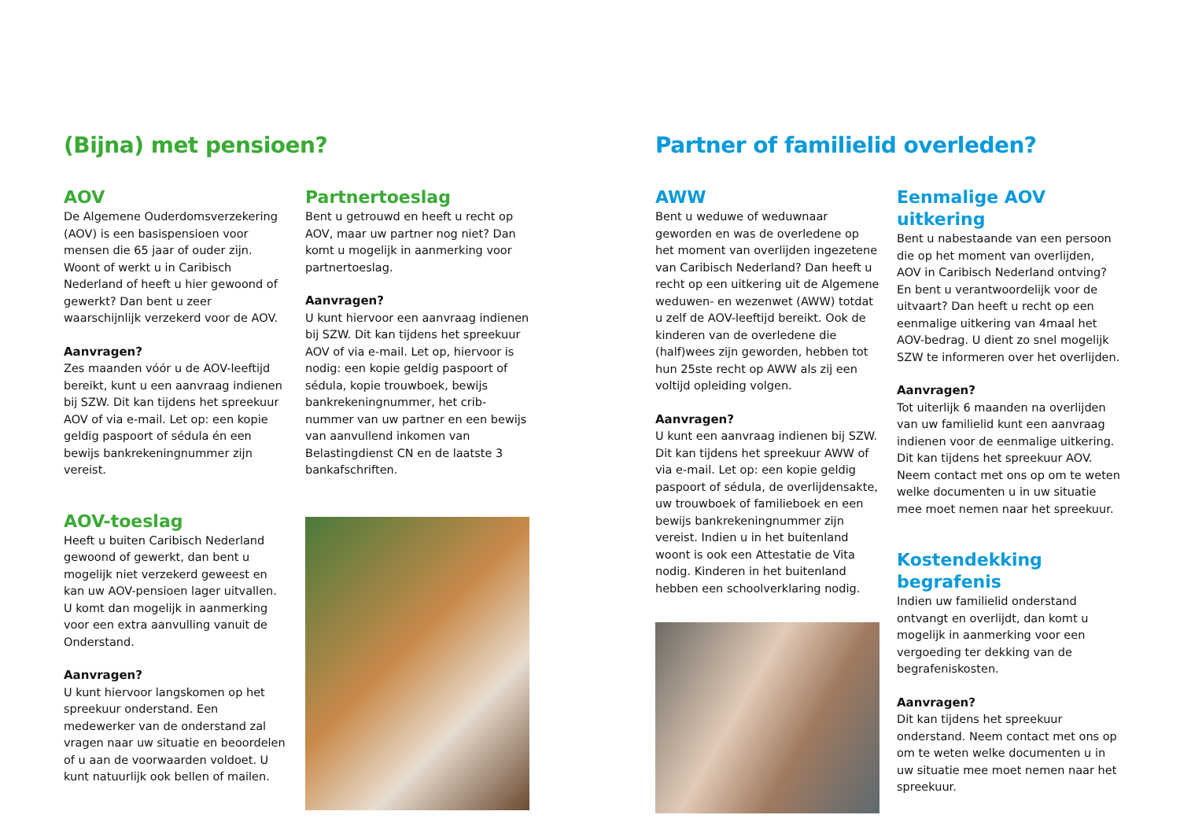(Bijna) met pensioen?
AOV
De Algemene Ouderdomsverzekering (AOV) is een basispensioen voor mensen die 65 jaar of ouder zijn.
Woont of werkt u in Caribisch Nederland of heeft u hier gewoond of gewerkt? Dan bent u zeer waarschijnlijk verzekerd voor de AOV.
Aanvragen?
Zes maanden vóór u de AOV-leeftijd bereikt, kunt u een aanvraag indienen bij SZW. Dit kan tijdens het spreekuur AOV of via e-mail. Let op: een kopie geldig paspoort of sédula én een bewijs bankrekeningnummer zijn vereist.
AOV-toeslag
Heeft u buiten Caribisch Nederland gewoond of gewerkt, dan bent u mogelijk niet verzekerd geweest en kan uw AOV-pensioen lager uitvallen. U komt dan mogelijk in aanmerking voor een extra aanvulling vanuit de Onderstand.
Aanvragen?
U kunt hiervoor langskomen op het spreekuur onderstand. Een medewerker van de onderstand zal vragen naar uw situatie en beoordelen of u aan de voorwaarden voldoet. U kunt natuurlijk ook bellen of mailen.
Partnertoeslag
Bent u getrouwd en heeft u recht op AOV, maar uw partner nog niet? Dan komt u mogelijk in aanmerking voor partnertoeslag.
Aanvragen?
U kunt hiervoor een aanvraag indienen bij SZW. Dit kan tijdens het spreekuur AOV of via e-mail. Let op, hiervoor is nodig: een kopie geldig paspoort of sédula, kopie trouwboek, bewijs bankrekeningnummer, het crib-nummer van uw partner en een bewijs van aanvullend inkomen van Belastingdienst CN en de laatste 3 bankafschriften.
Partner of familielid overleden?
AWW
Bent u weduwe of weduwnaar geworden en was de overledene op het moment van overlijden ingezetene van Caribisch Nederland? Dan heeft u recht op een uitkering uit de Algemene weduwen- en wezenwet (AWW) totdat u zelf de AOV-leeftijd bereikt. Ook de kinderen van de overledene die (half)wees zijn geworden, hebben tot hun 25ste recht op AWW als zij een voltijd opleiding volgen.
Aanvragen?
U kunt een aanvraag indienen bij SZW. Dit kan tijdens het spreekuur AWW of via e-mail. Let op: een kopie geldig paspoort of sédula, de overlijdensakte, uw trouwboek of familieboek en een bewijs bankrekeningnummer zijn vereist. Indien u in het buitenland woont is ook een Attestatie de Vita nodig. Kinderen in het buitenland hebben een schoolverklaring nodig.
Eenmalige AOV uitkering
Bent u nabestaande van een persoon die op het moment van overlijden, AOV in Caribisch Nederland ontving? En bent u verantwoordelijk voor de uitvaart? Dan heeft u recht op een eenmalige uitkering van 4maal het AOV-bedrag. U dient zo snel mogelijk SZW te informeren over het overlijden.
Aanvragen?
Tot uiterlijk 6 maanden na overlijden van uw familielid kunt een aanvraag indienen voor de eenmalige uitkering. Dit kan tijdens het spreekuur AOV. Neem contact met ons op om te weten welke documenten u in uw situatie mee moet nemen naar het spreekuur.
Kostendekking begrafenis
Indien uw familielid onderstand ontvangt en overlijdt, dan komt u mogelijk in aanmerking voor een vergoeding ter dekking van de begrafeniskosten.
Aanvragen?
Dit kan tijdens het spreekuur onderstand. Neem contact met ons op om te weten welke documenten u in uw situatie mee moet nemen naar het spreekuur.